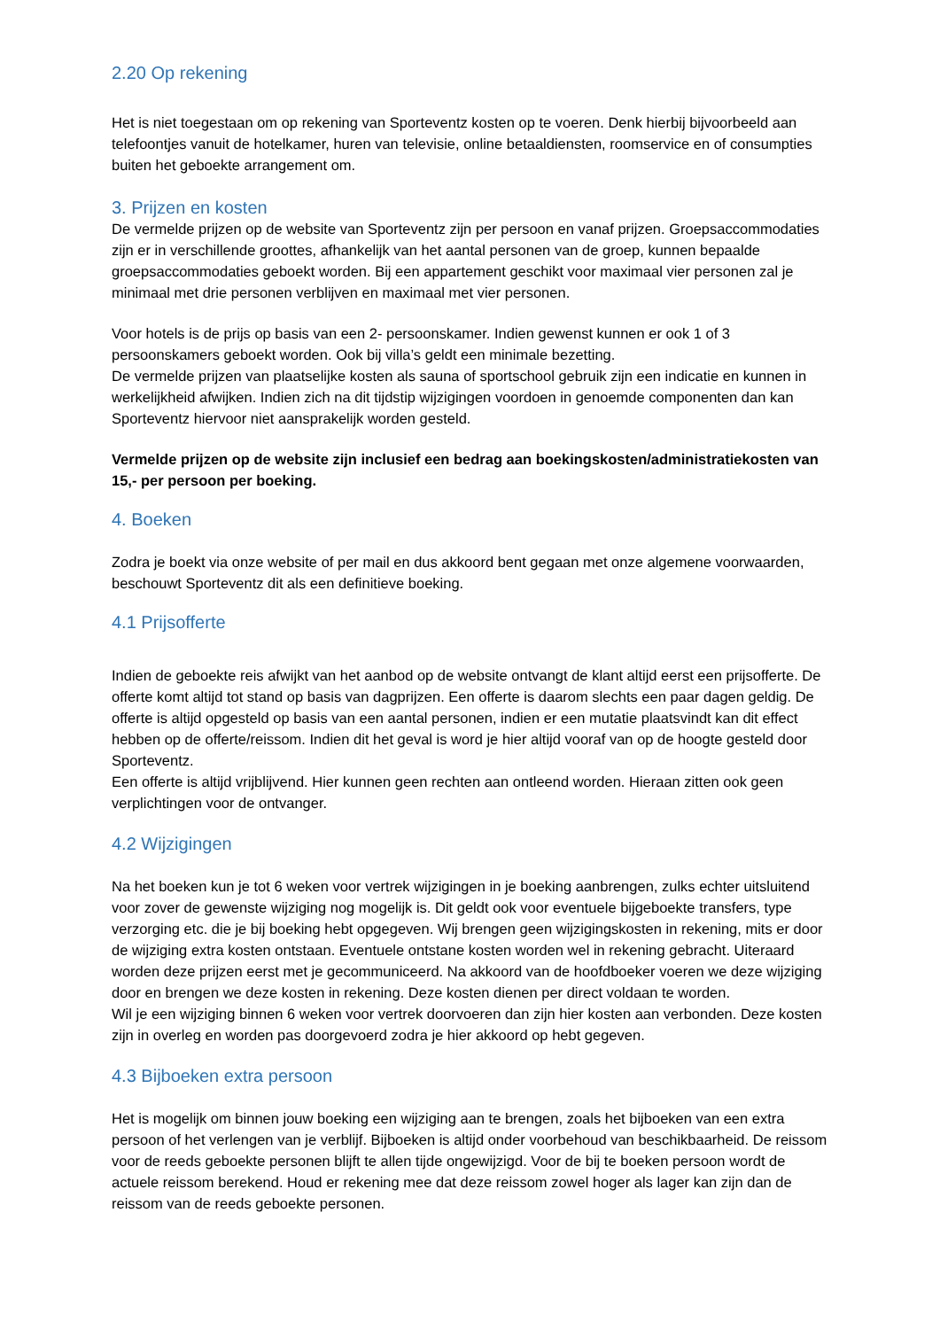2.20 Op rekening
Het is niet toegestaan om op rekening van Sporteventz kosten op te voeren. Denk hierbij bijvoorbeeld aan telefoontjes vanuit de hotelkamer, huren van televisie, online betaaldiensten, roomservice en of consumpties buiten het geboekte arrangement om.
3. Prijzen en kosten
De vermelde prijzen op de website van Sporteventz zijn per persoon en vanaf prijzen. Groepsaccommodaties zijn er in verschillende groottes, afhankelijk van het aantal personen van de groep, kunnen bepaalde groepsaccommodaties geboekt worden. Bij een appartement geschikt voor maximaal vier personen zal je minimaal met drie personen verblijven en maximaal met vier personen.
Voor hotels is de prijs op basis van een 2- persoonskamer. Indien gewenst kunnen er ook 1 of 3 persoonskamers geboekt worden. Ook bij villa’s geldt een minimale bezetting.
De vermelde prijzen van plaatselijke kosten als sauna of sportschool gebruik zijn een indicatie en kunnen in werkelijkheid afwijken. Indien zich na dit tijdstip wijzigingen voordoen in genoemde componenten dan kan Sporteventz hiervoor niet aansprakelijk worden gesteld.
Vermelde prijzen op de website zijn inclusief een bedrag aan boekingskosten/administratiekosten van 15,- per persoon per boeking.
4. Boeken
Zodra je boekt via onze website of per mail en dus akkoord bent gegaan met onze algemene voorwaarden, beschouwt Sporteventz dit als een definitieve boeking.
4.1 Prijsofferte
Indien de geboekte reis afwijkt van het aanbod op de website ontvangt de klant altijd eerst een prijsofferte. De offerte komt altijd tot stand op basis van dagprijzen. Een offerte is daarom slechts een paar dagen geldig. De offerte is altijd opgesteld op basis van een aantal personen, indien er een mutatie plaatsvindt kan dit effect hebben op de offerte/reissom. Indien dit het geval is word je hier altijd vooraf van op de hoogte gesteld door Sporteventz.
Een offerte is altijd vrijblijvend. Hier kunnen geen rechten aan ontleend worden. Hieraan zitten ook geen verplichtingen voor de ontvanger.
4.2 Wijzigingen
Na het boeken kun je tot 6 weken voor vertrek wijzigingen in je boeking aanbrengen, zulks echter uitsluitend voor zover de gewenste wijziging nog mogelijk is. Dit geldt ook voor eventuele bijgeboekte transfers, type verzorging etc. die je bij boeking hebt opgegeven. Wij brengen geen wijzigingskosten in rekening, mits er door de wijziging extra kosten ontstaan. Eventuele ontstane kosten worden wel in rekening gebracht. Uiteraard worden deze prijzen eerst met je gecommuniceerd. Na akkoord van de hoofdboeker voeren we deze wijziging door en brengen we deze kosten in rekening. Deze kosten dienen per direct voldaan te worden.
Wil je een wijziging binnen 6 weken voor vertrek doorvoeren dan zijn hier kosten aan verbonden. Deze kosten zijn in overleg en worden pas doorgevoerd zodra je hier akkoord op hebt gegeven.
4.3 Bijboeken extra persoon
Het is mogelijk om binnen jouw boeking een wijziging aan te brengen, zoals het bijboeken van een extra persoon of het verlengen van je verblijf. Bijboeken is altijd onder voorbehoud van beschikbaarheid. De reissom voor de reeds geboekte personen blijft te allen tijde ongewijzigd. Voor de bij te boeken persoon wordt de actuele reissom berekend. Houd er rekening mee dat deze reissom zowel hoger als lager kan zijn dan de reissom van de reeds geboekte personen.